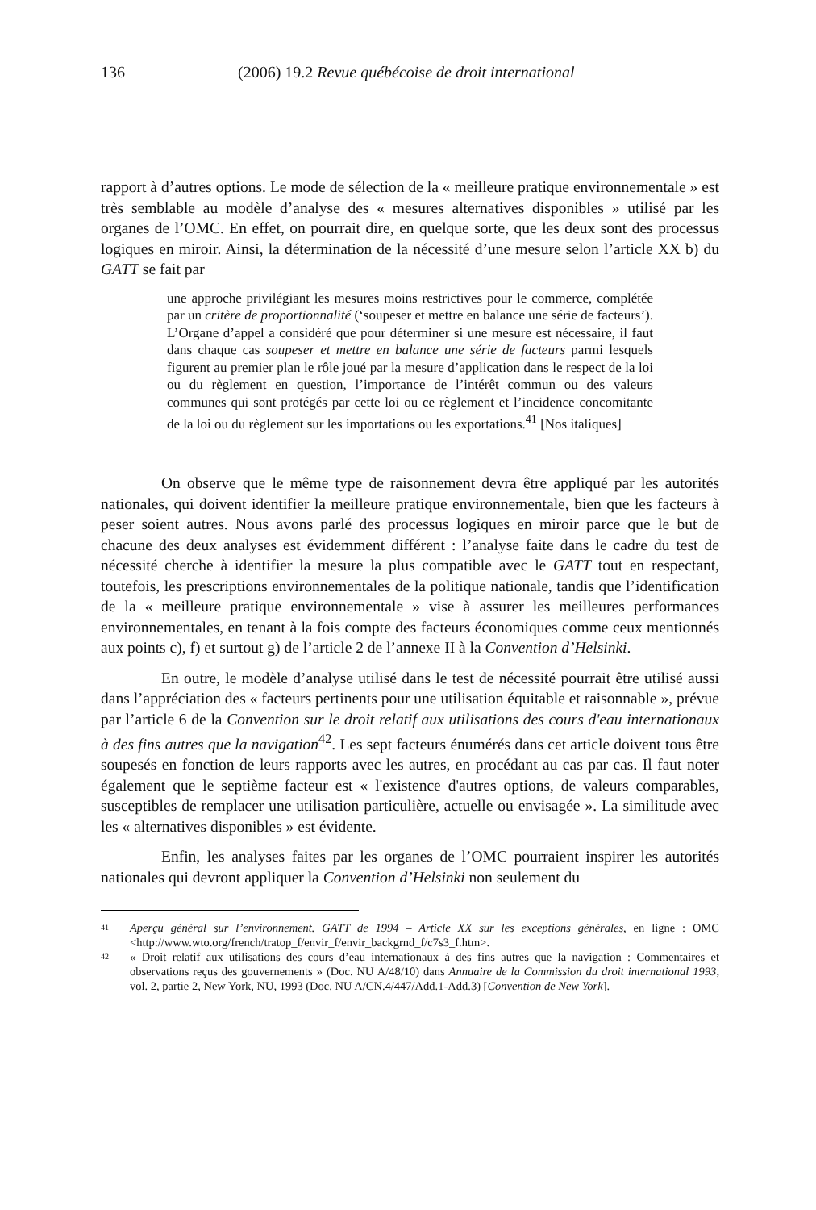136 (2006) 19.2 Revue québécoise de droit international
rapport à d’autres options. Le mode de sélection de la « meilleure pratique environnementale » est très semblable au modèle d’analyse des « mesures alternatives disponibles » utilisé par les organes de l’OMC. En effet, on pourrait dire, en quelque sorte, que les deux sont des processus logiques en miroir. Ainsi, la détermination de la nécessité d’une mesure selon l’article XX b) du GATT se fait par
une approche privilégiant les mesures moins restrictives pour le commerce, complétée par un critère de proportionnalité (‘soupeser et mettre en balance une série de facteurs’). L’Organe d’appel a considéré que pour déterminer si une mesure est nécessaire, il faut dans chaque cas soupeser et mettre en balance une série de facteurs parmi lesquels figurent au premier plan le rôle joué par la mesure d’application dans le respect de la loi ou du règlement en question, l’importance de l’intérêt commun ou des valeurs communes qui sont protégés par cette loi ou ce règlement et l’incidence concomitante de la loi ou du règlement sur les importations ou les exportations.<sup>41</sup> [Nos italiques]
On observe que le même type de raisonnement devra être appliqué par les autorités nationales, qui doivent identifier la meilleure pratique environnementale, bien que les facteurs à peser soient autres. Nous avons parlé des processus logiques en miroir parce que le but de chacune des deux analyses est évidemment différent : l’analyse faite dans le cadre du test de nécessité cherche à identifier la mesure la plus compatible avec le GATT tout en respectant, toutefois, les prescriptions environnementales de la politique nationale, tandis que l’identification de la « meilleure pratique environnementale » vise à assurer les meilleures performances environnementales, en tenant à la fois compte des facteurs économiques comme ceux mentionnés aux points c), f) et surtout g) de l’article 2 de l’annexe II à la Convention d’Helsinki.
En outre, le modèle d’analyse utilisé dans le test de nécessité pourrait être utilisé aussi dans l’appréciation des « facteurs pertinents pour une utilisation équitable et raisonnable », prévue par l’article 6 de la Convention sur le droit relatif aux utilisations des cours d'eau internationaux à des fins autres que la navigation<sup>42</sup>. Les sept facteurs énumérés dans cet article doivent tous être soupesés en fonction de leurs rapports avec les autres, en procédant au cas par cas. Il faut noter également que le septième facteur est « l'existence d'autres options, de valeurs comparables, susceptibles de remplacer une utilisation particulière, actuelle ou envisagée ». La similitude avec les « alternatives disponibles » est évidente.
Enfin, les analyses faites par les organes de l’OMC pourraient inspirer les autorités nationales qui devront appliquer la Convention d’Helsinki non seulement du
41 Aperçu général sur l’environnement. GATT de 1994 – Article XX sur les exceptions générales, en ligne : OMC <http://www.wto.org/french/tratop_f/envir_f/envir_backgrnd_f/c7s3_f.htm>.
42 « Droit relatif aux utilisations des cours d’eau internationaux à des fins autres que la navigation : Commentaires et observations reçus des gouvernements » (Doc. NU A/48/10) dans Annuaire de la Commission du droit international 1993, vol. 2, partie 2, New York, NU, 1993 (Doc. NU A/CN.4/447/Add.1-Add.3) [Convention de New York].